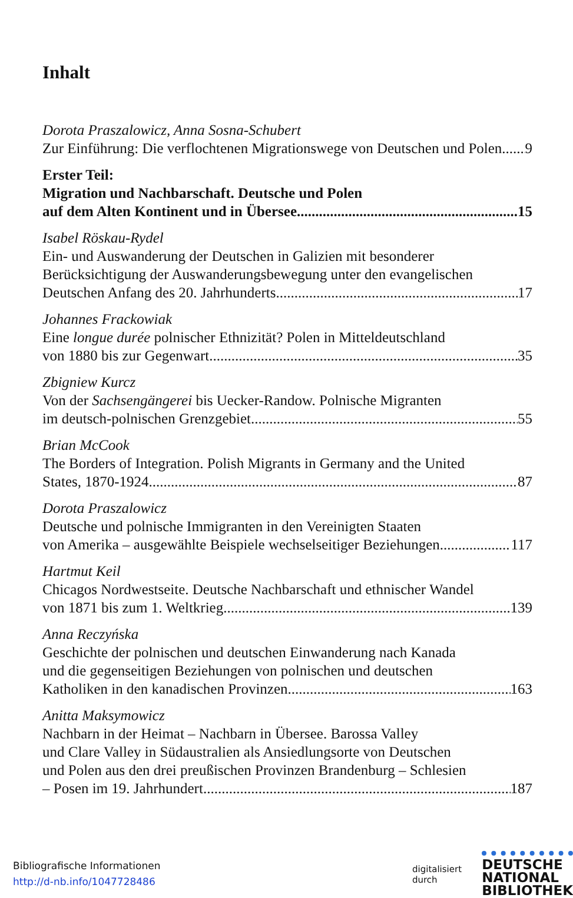Inhalt
Dorota Praszalowicz, Anna Sosna-Schubert
Zur Einführung: Die verflochtenen Migrationswege von Deutschen und Polen 9
Erster Teil:
Migration und Nachbarschaft. Deutsche und Polen
auf dem Alten Kontinent und in Übersee 15
Isabel Röskau-Rydel
Ein- und Auswanderung der Deutschen in Galizien mit besonderer
Berücksichtigung der Auswanderungsbewegung unter den evangelischen
Deutschen Anfang des 20. Jahrhunderts 17
Johannes Frackowiak
Eine longue durée polnischer Ethnizität? Polen in Mitteldeutschland
von 1880 bis zur Gegenwart 35
Zbigniew Kurcz
Von der Sachsengängerei bis Uecker-Randow. Polnische Migranten
im deutsch-polnischen Grenzgebiet 55
Brian McCook
The Borders of Integration. Polish Migrants in Germany and the United
States, 1870-1924 87
Dorota Praszalowicz
Deutsche und polnische Immigranten in den Vereinigten Staaten
von Amerika – ausgewählte Beispiele wechselseitiger Beziehungen 117
Hartmut Keil
Chicagos Nordwestseite. Deutsche Nachbarschaft und ethnischer Wandel
von 1871 bis zum 1. Weltkrieg 139
Anna Reczyńska
Geschichte der polnischen und deutschen Einwanderung nach Kanada
und die gegenseitigen Beziehungen von polnischen und deutschen
Katholiken in den kanadischen Provinzen 163
Anitta Maksymowicz
Nachbarn in der Heimat – Nachbarn in Übersee. Barossa Valley
und Clare Valley in Südaustralien als Ansiedlungsorte von Deutschen
und Polen aus den drei preußischen Provinzen Brandenburg – Schlesien
– Posen im 19. Jahrhundert 187
Bibliografische Informationen
http://d-nb.info/1047728486
digitalisiert durch DEUTSCHE
NATIONAL
BIBLIOTHEK